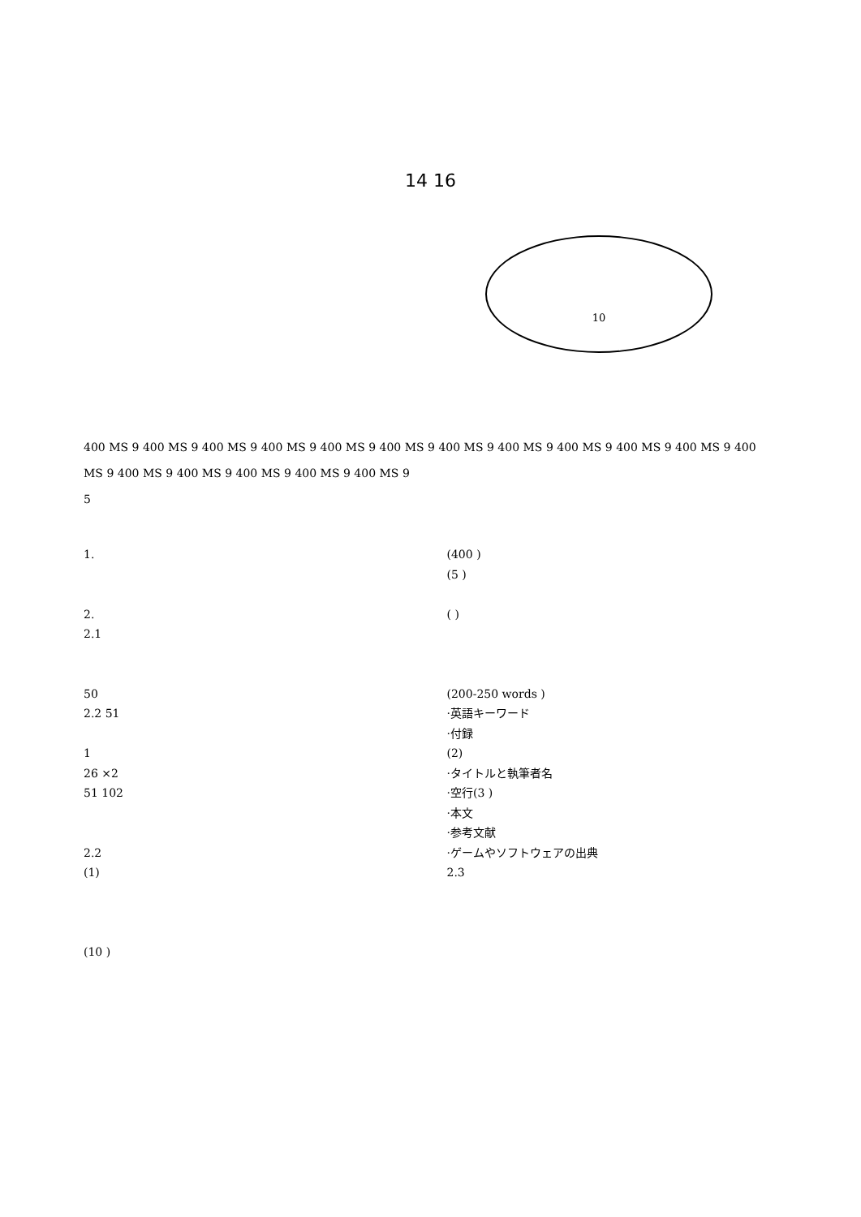14 16
10
400 MS 9 400 MS 9 400 MS 9 400 MS 9 400 MS 9 400 MS 9 400 MS 9 400 MS 9 400 MS 9 400 MS 9 400 MS 9 400 MS 9 400 MS 9 400 MS 9 400 MS 9 400 MS 9 400 MS 9
5
1.
2.
2.1
50
2.2 51
1
26 ×2
51 102
2.2
(1)
(10 )
(400 )
(5 )
( )
(200-250 words )
·英語キーワード
·付録
(2)
·タイトルと執筆者名
·空行(3 )
·本文
·参考文献
·ゲームやソフトウェアの出典
2.3